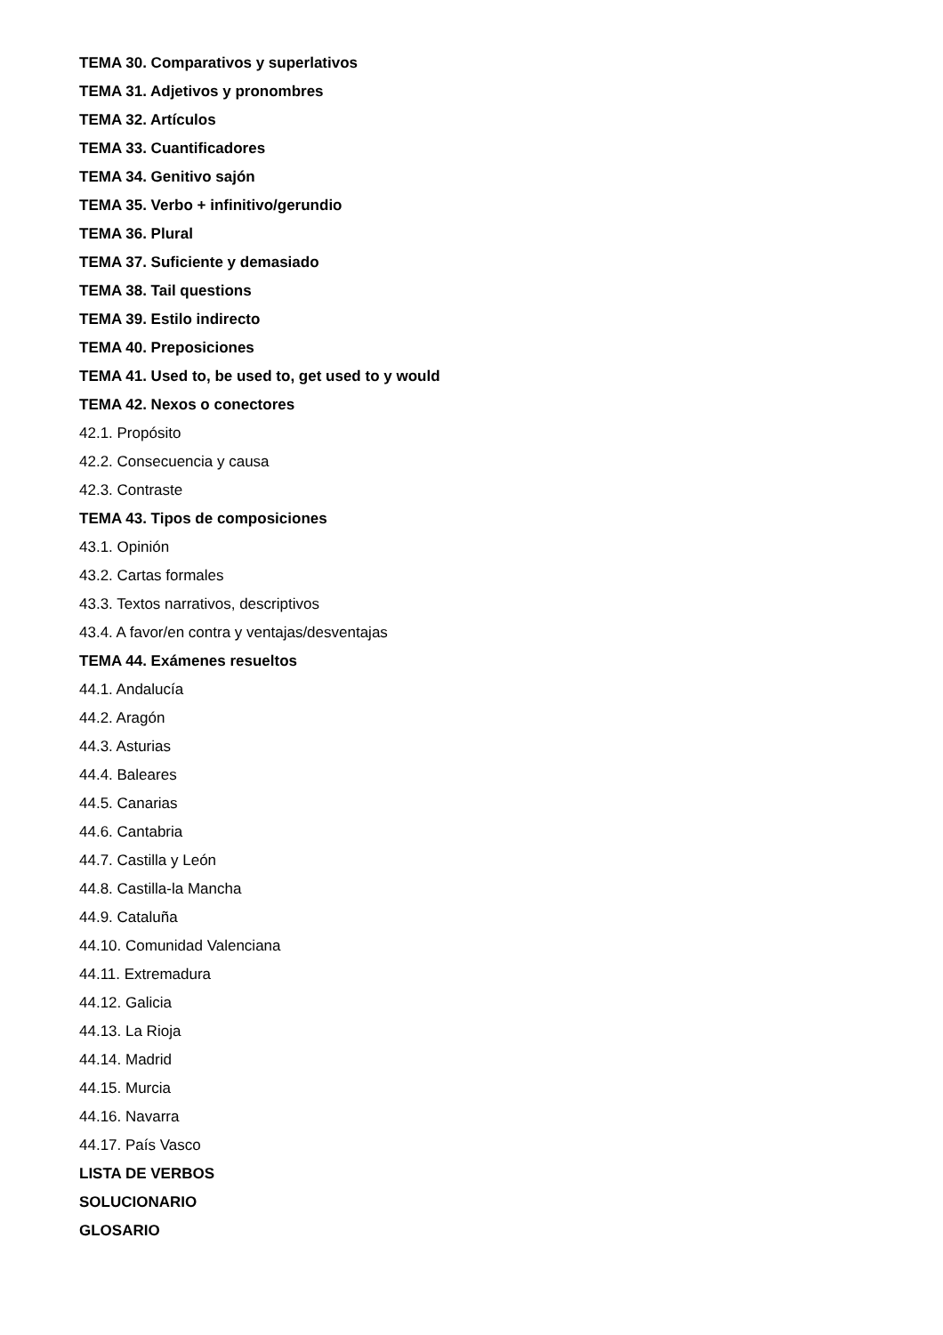TEMA 30. Comparativos y superlativos
TEMA 31. Adjetivos y pronombres
TEMA 32. Artículos
TEMA 33. Cuantificadores
TEMA 34. Genitivo sajón
TEMA 35. Verbo + infinitivo/gerundio
TEMA 36. Plural
TEMA 37. Suficiente y demasiado
TEMA 38. Tail questions
TEMA 39. Estilo indirecto
TEMA 40. Preposiciones
TEMA 41. Used to, be used to, get used to y would
TEMA 42. Nexos o conectores
42.1. Propósito
42.2. Consecuencia y causa
42.3. Contraste
TEMA 43. Tipos de composiciones
43.1. Opinión
43.2. Cartas formales
43.3. Textos narrativos, descriptivos
43.4. A favor/en contra y ventajas/desventajas
TEMA 44. Exámenes resueltos
44.1. Andalucía
44.2. Aragón
44.3. Asturias
44.4. Baleares
44.5. Canarias
44.6. Cantabria
44.7. Castilla y León
44.8. Castilla-la Mancha
44.9. Cataluña
44.10. Comunidad Valenciana
44.11. Extremadura
44.12. Galicia
44.13. La Rioja
44.14. Madrid
44.15. Murcia
44.16. Navarra
44.17. País Vasco
LISTA DE VERBOS
SOLUCIONARIO
GLOSARIO